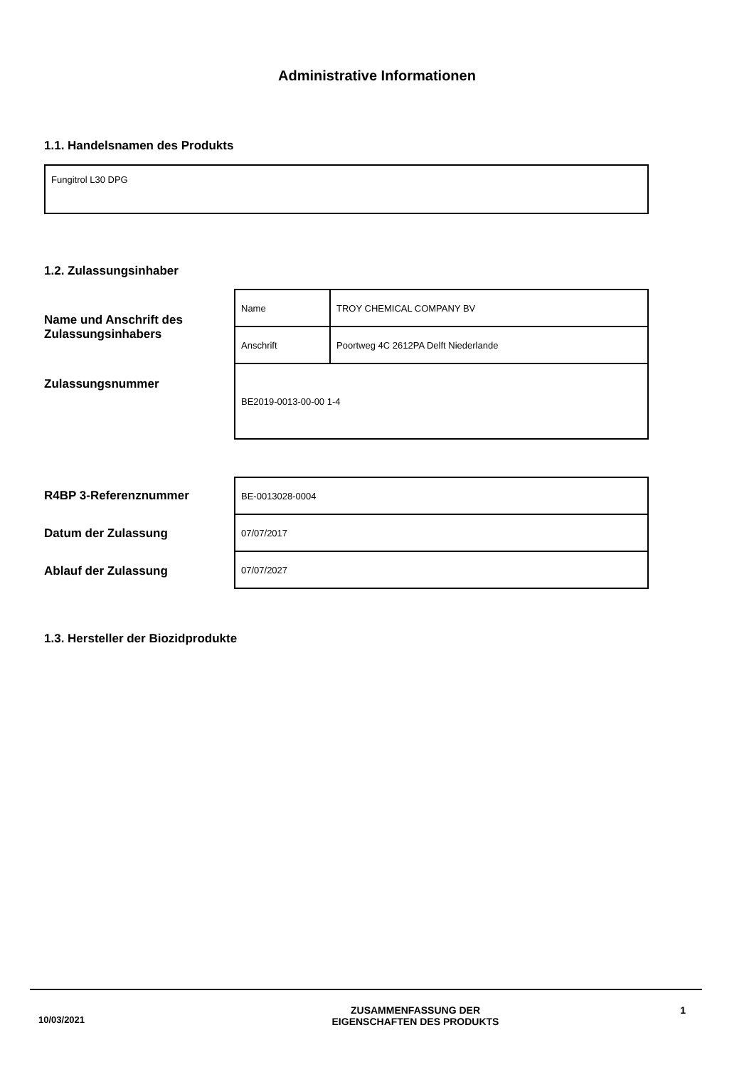Administrative Informationen
1.1. Handelsnamen des Produkts
Fungitrol L30 DPG
1.2. Zulassungsinhaber
Name und Anschrift des Zulassungsinhabers
Zulassungsnummer
| Name | TROY CHEMICAL COMPANY BV |
| Anschrift | Poortweg 4C 2612PA Delft Niederlande |
| BE2019-0013-00-00 1-4 | |
R4BP 3-Referenznummer
Datum der Zulassung
Ablauf der Zulassung
| BE-0013028-0004 |
| 07/07/2017 |
| 07/07/2027 |
1.3. Hersteller der Biozidprodukte
10/03/2021
ZUSAMMENFASSUNG DER
EIGENSCHAFTEN DES PRODUKTS
1